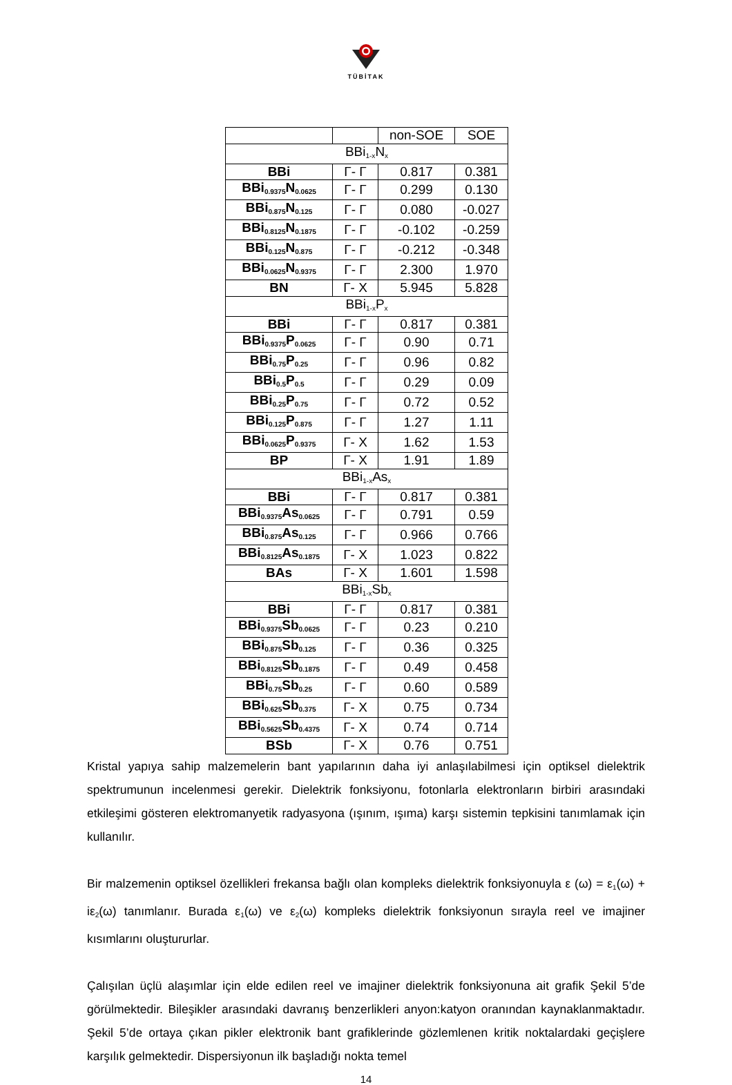TÜBİTAK
| | | non-SOE | SOE |
| BBi<sub>1-x</sub>N<sub>x</sub> | | | |
| BBi | Γ- Γ | 0.817 | 0.381 |
| BBi<sub>0.9375</sub>N<sub>0.0625</sub> | Γ- Γ | 0.299 | 0.130 |
| BBi<sub>0.875</sub>N<sub>0.125</sub> | Γ- Γ | 0.080 | -0.027 |
| BBi<sub>0.8125</sub>N<sub>0.1875</sub> | Γ- Γ | -0.102 | -0.259 |
| BBi<sub>0.125</sub>N<sub>0.875</sub> | Γ- Γ | -0.212 | -0.348 |
| BBi<sub>0.0625</sub>N<sub>0.9375</sub> | Γ- Γ | 2.300 | 1.970 |
| BN | Γ- X | 5.945 | 5.828 |
| BBi<sub>1-x</sub>P<sub>x</sub> | | | |
| BBi | Γ- Γ | 0.817 | 0.381 |
| BBi<sub>0.9375</sub>P<sub>0.0625</sub> | Γ- Γ | 0.90 | 0.71 |
| BBi<sub>0.75</sub>P<sub>0.25</sub> | Γ- Γ | 0.96 | 0.82 |
| BBi<sub>0.5</sub>P<sub>0.5</sub> | Γ- Γ | 0.29 | 0.09 |
| BBi<sub>0.25</sub>P<sub>0.75</sub> | Γ- Γ | 0.72 | 0.52 |
| BBi<sub>0.125</sub>P<sub>0.875</sub> | Γ- Γ | 1.27 | 1.11 |
| BBi<sub>0.0625</sub>P<sub>0.9375</sub> | Γ- X | 1.62 | 1.53 |
| BP | Γ- X | 1.91 | 1.89 |
| BBi<sub>1-x</sub>As<sub>x</sub> | | | |
| BBi | Γ- Γ | 0.817 | 0.381 |
| BBi<sub>0.9375</sub>As<sub>0.0625</sub> | Γ- Γ | 0.791 | 0.59 |
| BBi<sub>0.875</sub>As<sub>0.125</sub> | Γ- Γ | 0.966 | 0.766 |
| BBi<sub>0.8125</sub>As<sub>0.1875</sub> | Γ- X | 1.023 | 0.822 |
| BAs | Γ- X | 1.601 | 1.598 |
| BBi<sub>1-x</sub>Sb<sub>x</sub> | | | |
| BBi | Γ- Γ | 0.817 | 0.381 |
| BBi<sub>0.9375</sub>Sb<sub>0.0625</sub> | Γ- Γ | 0.23 | 0.210 |
| BBi<sub>0.875</sub>Sb<sub>0.125</sub> | Γ- Γ | 0.36 | 0.325 |
| BBi<sub>0.8125</sub>Sb<sub>0.1875</sub> | Γ- Γ | 0.49 | 0.458 |
| BBi<sub>0.75</sub>Sb<sub>0.25</sub> | Γ- Γ | 0.60 | 0.589 |
| BBi<sub>0.625</sub>Sb<sub>0.375</sub> | Γ- X | 0.75 | 0.734 |
| BBi<sub>0.5625</sub>Sb<sub>0.4375</sub> | Γ- X | 0.74 | 0.714 |
| BSb | Γ- X | 0.76 | 0.751 |
Kristal yapıya sahip malzemelerin bant yapılarının daha iyi anlaşılabilmesi için optiksel dielektrik spektrumunun incelenmesi gerekir. Dielektrik fonksiyonu, fotonlarla elektronların birbiri arasındaki etkileşimi gösteren elektromanyetik radyasyona (ışınım, ışıma) karşı sistemin tepkisini tanımlamak için kullanılır.
Bir malzemenin optiksel özellikleri frekansa bağlı olan kompleks dielektrik fonksiyonuyla ε (ω) = ε<sub>1</sub>(ω) + iε<sub>2</sub>(ω) tanımlanır. Burada ε<sub>1</sub>(ω) ve ε<sub>2</sub>(ω) kompleks dielektrik fonksiyonun sırayla reel ve imajiner kısımlarını oluştururlar.
Çalışılan üçlü alaşımlar için elde edilen reel ve imajiner dielektrik fonksiyonuna ait grafik Şekil 5’de görülmektedir. Bileşikler arasındaki davranış benzerlikleri anyon:katyon oranından kaynaklanmaktadır. Şekil 5’de ortaya çıkan pikler elektronik bant grafiklerinde gözlemlenen kritik noktalardaki geçişlere karşılık gelmektedir. Dispersiyonun ilk başladığı nokta temel
14